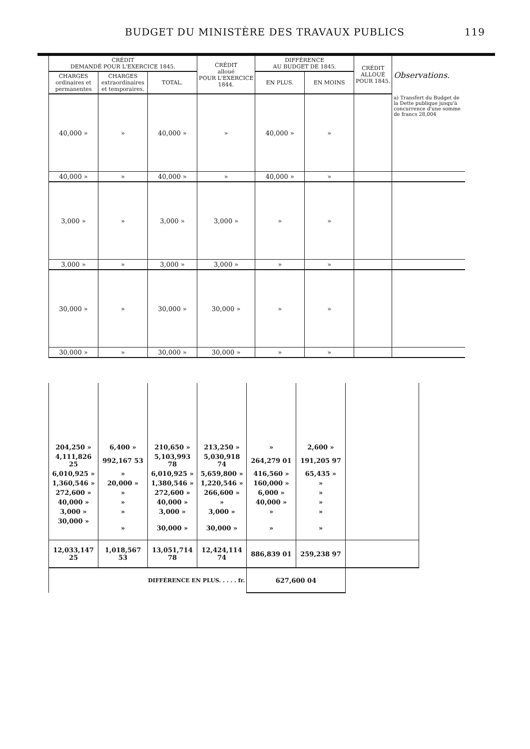BUDGET DU MINISTÈRE DES TRAVAUX PUBLICS 119
| CRÉDIT DEMANDÉ POUR L'EXERCICE 1845. | | | CRÉDIT alloué POUR L'EXERCICE 1844. | DIFFÉRENCE AU BUDGET DE 1845. | | CRÉDIT ALLOUÉ POUR 1845. | Observations. |
| --- | --- | --- | --- | --- | --- | --- | --- |
| CHARGES ordinaires et permanentes | CHARGES extraordinaires et temporaires. | TOTAL. | | EN PLUS. | EN MOINS | | |
| 40,000 » | » | 40,000 » | » | 40,000 » | » | | a) Transfert du Budget de la Dette publique jusqu'à concurrence d'une somme de francs 28,004 |
| 40,000 » | » | 40,000 » | » | 40,000 » | » | | |
| 3,000 » | » | 3,000 » | 3,000 » | » | » | | |
| 3,000 » | » | 3,000 » | 3,000 » | » | » | | |
| 30,000 » | » | 30,000 » | 30,000 » | » | » | | |
| 30,000 » | » | 30,000 » | 30,000 » | » | » | | |
| 204,250 » | 6,400 » | 210,650 » | 213,250 » | » | 2,600 » | |
| 4,111,826 25 | 992,167 53 | 5,103,993 78 | 5,030,918 74 | 264,279 01 | 191,205 97 | |
| 6,010,925 » | » | 6,010,925 » | 5,659,800 » | 416,560 » | 65,435 » | |
| 1,360,546 » | 20,000 » | 1,380,546 » | 1,220,546 » | 160,000 » | » | |
| 272,600 » | » | 272,600 » | 266,600 » | 6,000 » | » | |
| 40,000 » | » | 40,000 » | » | 40,000 » | » | |
| 3,000 » | » | 3,000 » | 3,000 » | » | » | |
| 30,000 » | » | 30,000 » | 30,000 » | » | » | |
| 12,033,147 25 | 1,018,567 53 | 13,051,714 78 | 12,424,114 74 | 886,839 01 | 259,238 97 | |
| DIFFÉRENCE EN PLUS. . . . . fr. | | | | 627,600 04 | | |